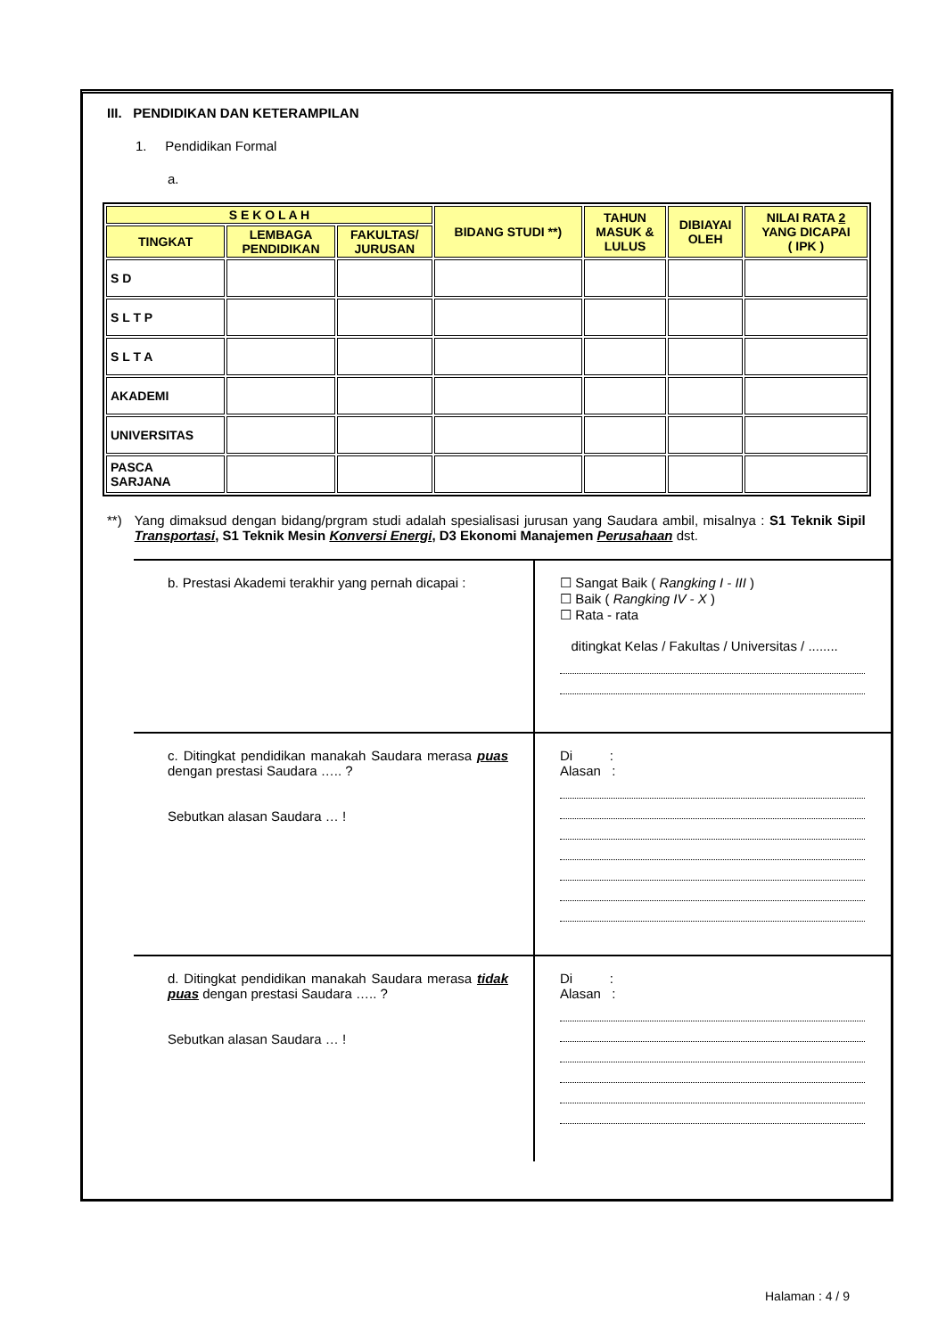III. PENDIDIKAN DAN KETERAMPILAN
1. Pendidikan Formal
a.
| S E K O L A H | | | BIDANG STUDI **) | TAHUN MASUK & LULUS | DIBIAYAI OLEH | NILAI RATA 2 YANG DICAPAI ( IPK ) |
| --- | --- | --- | --- | --- | --- | --- |
| TINGKAT | LEMBAGA PENDIDIKAN | FAKULTAS/ JURUSAN | | | | |
| S D | | | | | | |
| S L T P | | | | | | |
| S L T A | | | | | | |
| AKADEMI | | | | | | |
| UNIVERSITAS | | | | | | |
| PASCA SARJANA | | | | | | |
**) Yang dimaksud dengan bidang/prgram studi adalah spesialisasi jurusan yang Saudara ambil, misalnya : S1 Teknik Sipil Transportasi, S1 Teknik Mesin Konversi Energi, D3 Ekonomi Manajemen Perusahaan dst.
b. Prestasi Akademi terakhir yang pernah dicapai : ☐ Sangat Baik ( Rangking I - III )
☐ Baik ( Rangking IV - X )
☐ Rata - rata
ditingkat Kelas / Fakultas / Universitas / ........
c. Ditingkat pendidikan manakah Saudara merasa puas dengan prestasi Saudara ….. ?
Sebutkan alasan Saudara … !
Di :
Alasan :
d. Ditingkat pendidikan manakah Saudara merasa tidak puas dengan prestasi Saudara ….. ?
Sebutkan alasan Saudara … !
Di :
Alasan :
Halaman : 4 / 9